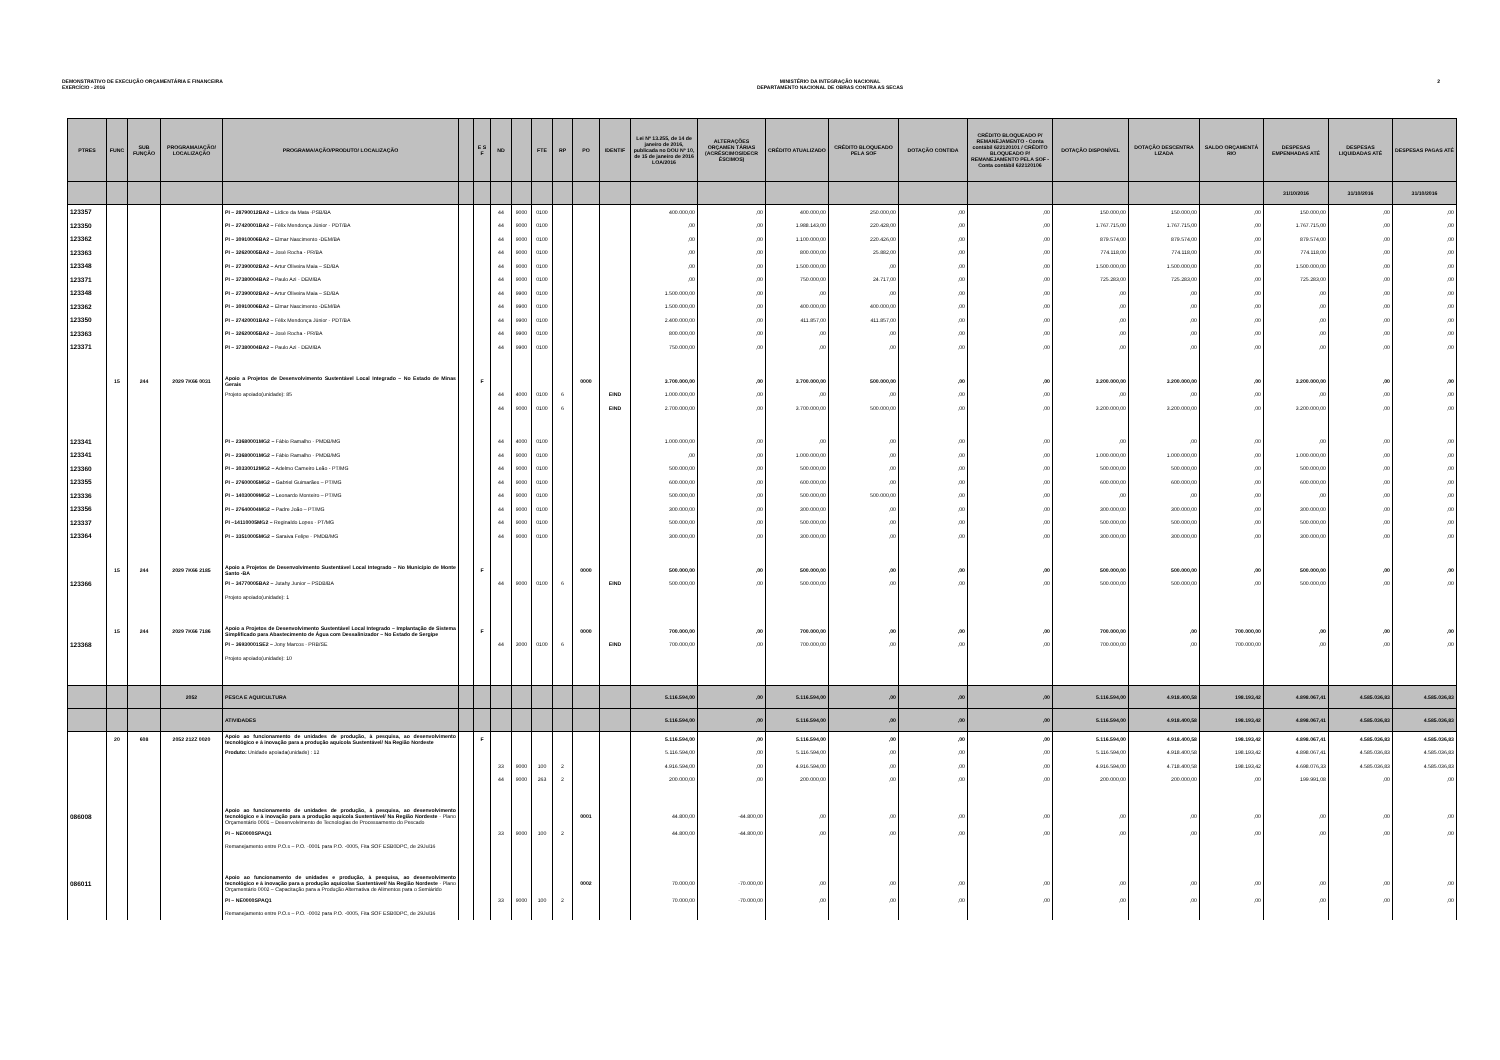DEMONSTRATIVO DE EXECUÇÃO ORÇAMENTÁRIA E FINANCEIRA
EXERCÍCIO - 2016
MINISTÉRIO DA INTEGRAÇÃO NACIONAL
DEPARTAMENTO NACIONAL DE OBRAS CONTRA AS SECAS
2
| PTRES | FUNC | SUB FUNÇÃO | PROGRAMA/AÇÃO/ LOCALIZAÇÃO | PROGRAMA/AÇÃO/PRODUTO/ LOCALIZAÇÃO | | E S F | ND | | FTE | RP | PO | IDENTIF | Lei Nº 13.255, de 14 de janeiro de 2016, publicada no DOU Nº 10, de 15 de janeiro de 2016 LOA/2016 | ALTERAÇÕES ORÇAMEN TÁRIAS (ACRÉSCIMOS/DECR ÉSCIMOS) | CRÉDITO ATUALIZADO | CRÉDITO BLOQUEADO PELA SOF | DOTAÇÃO CONTIDA | CRÉDITO BLOQUEADO P/ REMANEJAMENTO - Conta contábil 622120101 / CRÉDITO BLOQUEADO P/ REMANEJAMENTO PELA SOF -Conta contábil 622120106 | DOTAÇÃO DISPONÍVEL | DOTAÇÃO DESCENTRA LIZADA | SALDO ORÇAMENTÁ RIO | DESPESAS EMPENHADAS ATÉ | DESPESAS LIQUIDADAS ATÉ | DESPESAS PAGAS ATÉ |
| --- | --- | --- | --- | --- | --- | --- | --- | --- | --- | --- | --- | --- | --- | --- | --- | --- | --- | --- | --- | --- | --- | --- | --- | --- |
| | | | | | | | | | | | | | | | | | | | | | | 31/10/2016 | 31/10/2016 | 31/10/2016 |
| 123357 | | | | PI – 28790012BA2 – Lídice da Mata -PSB/BA | | | 44 | 9000 | 0100 | | | | 400.000,00 | ,00 | 400.000,00 | 250.000,00 | ,00 | ,00 | 150.000,00 | 150.000,00 | ,00 | 150.000,00 | ,00 | ,00 |
| 123350 | | | | PI – 27420001BA2 – Félix Mendonça Júnior - PDT/BA | | | 44 | 9000 | 0100 | | | | ,00 | ,00 | 1.988.143,00 | 220.428,00 | ,00 | ,00 | 1.767.715,00 | 1.767.715,00 | ,00 | 1.767.715,00 | ,00 | ,00 |
| 123362 | | | | PI – 30910006BA2 – Elmar Nascimento -DEM/BA | | | 44 | 9000 | 0100 | | | | ,00 | ,00 | 1.100.000,00 | 220.426,00 | ,00 | ,00 | 879.574,00 | 879.574,00 | ,00 | 879.574,00 | ,00 | ,00 |
| 123363 | | | | PI – 32620005BA2 – José Rocha - PR/BA | | | 44 | 9000 | 0100 | | | | ,00 | ,00 | 800.000,00 | 25.882,00 | ,00 | ,00 | 774.118,00 | 774.118,00 | ,00 | 774.118,00 | ,00 | ,00 |
| 123348 | | | | PI – 27390002BA2 – Artur Oliveira Maia – SD/BA | | | 44 | 9000 | 0100 | | | | ,00 | ,00 | 1.500.000,00 | ,00 | ,00 | ,00 | 1.500.000,00 | 1.500.000,00 | ,00 | 1.500.000,00 | ,00 | ,00 |
| 123371 | | | | PI – 37380004BA2 – Paulo Azi - DEM/BA | | | 44 | 9000 | 0100 | | | | ,00 | ,00 | 750.000,00 | 24.717,00 | ,00 | ,00 | 725.283,00 | 725.283,00 | ,00 | 725.283,00 | ,00 | ,00 |
| 123348 | | | | PI – 27390002BA2 – Artur Oliveira Maia – SD/BA | | | 44 | 9900 | 0100 | | | | 1.500.000,00 | ,00 | ,00 | ,00 | ,00 | ,00 | ,00 | ,00 | ,00 | ,00 | ,00 | ,00 |
| 123362 | | | | PI – 30910006BA2 – Elmar Nascimento -DEM/BA | | | 44 | 9900 | 0100 | | | | 1.500.000,00 | ,00 | 400.000,00 | 400.000,00 | ,00 | ,00 | ,00 | ,00 | ,00 | ,00 | ,00 | ,00 |
| 123350 | | | | PI – 27420001BA2 – Félix Mendonça Júnior - PDT/BA | | | 44 | 9900 | 0100 | | | | 2.400.000,00 | ,00 | 411.857,00 | 411.857,00 | ,00 | ,00 | ,00 | ,00 | ,00 | ,00 | ,00 | ,00 |
| 123363 | | | | PI – 32620005BA2 – José Rocha - PR/BA | | | 44 | 9900 | 0100 | | | | 800.000,00 | ,00 | ,00 | ,00 | ,00 | ,00 | ,00 | ,00 | ,00 | ,00 | ,00 | ,00 |
| 123371 | | | | PI – 37380004BA2 – Paulo Azi - DEM/BA | | | 44 | 9900 | 0100 | | | | 750.000,00 | ,00 | ,00 | ,00 | ,00 | ,00 | ,00 | ,00 | ,00 | ,00 | ,00 | ,00 |
| | 15 | 244 | 2029 7K66 0031 | Apoio a Projetos de Desenvolvimento Sustentável Local Integrado – No Estado de Minas Gerais | | F | | | | | 0000 | | 3.700.000,00 | ,00 | 3.700.000,00 | 500.000,00 | ,00 | ,00 | 3.200.000,00 | 3.200.000,00 | ,00 | 3.200.000,00 | ,00 | ,00 |
| | | | | Projeto apoiado(unidade): 85 | | | 44 | 4000 | 0100 | 6 | | EIND | 1.000.000,00 | ,00 | ,00 | ,00 | ,00 | ,00 | ,00 | ,00 | ,00 | ,00 | ,00 | ,00 |
| | | | | | | | 44 | 9000 | 0100 | 6 | | EIND | 2.700.000,00 | ,00 | 3.700.000,00 | 500.000,00 | ,00 | ,00 | 3.200.000,00 | 3.200.000,00 | ,00 | 3.200.000,00 | ,00 | ,00 |
| 123341 | | | | PI – 23680001MG2 – Fábio Ramalho - PMDB/MG | | | 44 | 4000 | 0100 | | | | 1.000.000,00 | ,00 | ,00 | ,00 | ,00 | ,00 | ,00 | ,00 | ,00 | ,00 | ,00 | ,00 |
| 123341 | | | | PI – 23680001MG2 – Fábio Ramalho - PMDB/MG | | | 44 | 9000 | 0100 | | | | ,00 | ,00 | 1.000.000,00 | ,00 | ,00 | ,00 | 1.000.000,00 | 1.000.000,00 | ,00 | 1.000.000,00 | ,00 | ,00 |
| 123360 | | | | PI – 30330012MG2 – Adelmo Carneiro Leão - PT/MG | | | 44 | 9000 | 0100 | | | | 500.000,00 | ,00 | 500.000,00 | ,00 | ,00 | ,00 | 500.000,00 | 500.000,00 | ,00 | 500.000,00 | ,00 | ,00 |
| 123355 | | | | PI – 27600005MG2 – Gabriel Guimarães – PT/MG | | | 44 | 9000 | 0100 | | | | 600.000,00 | ,00 | 600.000,00 | ,00 | ,00 | ,00 | 600.000,00 | 600.000,00 | ,00 | 600.000,00 | ,00 | ,00 |
| 123336 | | | | PI – 14030009MG2 – Leonardo Monteiro – PT/MG | | | 44 | 9000 | 0100 | | | | 500.000,00 | ,00 | 500.000,00 | 500.000,00 | ,00 | ,00 | ,00 | ,00 | ,00 | ,00 | ,00 | ,00 |
| 123356 | | | | PI – 27640004MG2 – Padre João – PT/MG | | | 44 | 9000 | 0100 | | | | 300.000,00 | ,00 | 300.000,00 | ,00 | ,00 | ,00 | 300.000,00 | 300.000,00 | ,00 | 300.000,00 | ,00 | ,00 |
| 123337 | | | | PI –14110005MG2 – Reginaldo Lopes - PT/MG | | | 44 | 9000 | 0100 | | | | 500.000,00 | ,00 | 500.000,00 | ,00 | ,00 | ,00 | 500.000,00 | 500.000,00 | ,00 | 500.000,00 | ,00 | ,00 |
| 123364 | | | | PI – 33510005MG2 – Saraiva Felipe - PMDB/MG | | | 44 | 9000 | 0100 | | | | 300.000,00 | ,00 | 300.000,00 | ,00 | ,00 | ,00 | 300.000,00 | 300.000,00 | ,00 | 300.000,00 | ,00 | ,00 |
| | 15 | 244 | 2029 7K66 2185 | Apoio a Projetos de Desenvolvimento Sustentável Local Integrado – No Município de Monte Santo -BA | | F | | | | | 0000 | | 500.000,00 | ,00 | 500.000,00 | ,00 | ,00 | ,00 | 500.000,00 | 500.000,00 | ,00 | 500.000,00 | ,00 | ,00 |
| 123366 | | | | PI – 34770005BA2 – Jutahy Junior – PSDB/BA | | | 44 | 9000 | 0100 | 6 | | EIND | 500.000,00 | ,00 | 500.000,00 | ,00 | ,00 | ,00 | 500.000,00 | 500.000,00 | ,00 | 500.000,00 | ,00 | ,00 |
| | | | | Projeto apoiado(unidade): 1 | | | | | | | | | | | | | | | | | | | | |
| | 15 | 244 | 2029 7K66 7186 | Apoio a Projetos de Desenvolvimento Sustentável Local Integrado – Implantação de Sistema Simplificado para Abastecimento de Água com Dessalinizador – No Estado de Sergipe | | F | | | | | 0000 | | 700.000,00 | ,00 | 700.000,00 | ,00 | ,00 | ,00 | 700.000,00 | ,00 | 700.000,00 | ,00 | ,00 | ,00 |
| 123368 | | | | PI – 36930001SE2 – Jony Marcos - PRB/SE | | | 44 | 3000 | 0100 | 6 | | EIND | 700.000,00 | ,00 | 700.000,00 | ,00 | ,00 | ,00 | 700.000,00 | ,00 | 700.000,00 | ,00 | ,00 | ,00 |
| | | | | Projeto apoiado(unidade): 10 | | | | | | | | | | | | | | | | | | | | |
| | | | 2052 | PESCA E AQUICULTURA | | | | | | | | | 5.116.594,00 | ,00 | 5.116.594,00 | ,00 | ,00 | ,00 | 5.116.594,00 | 4.918.400,58 | 198.193,42 | 4.898.067,41 | 4.585.036,83 | 4.585.036,83 |
| | | | | ATIVIDADES | | | | | | | | | 5.116.594,00 | ,00 | 5.116.594,00 | ,00 | ,00 | ,00 | 5.116.594,00 | 4.918.400,58 | 198.193,42 | 4.898.067,41 | 4.585.036,83 | 4.585.036,83 |
| | 20 | 608 | 2052 212Z 0020 | Apoio ao funcionamento de unidades de produção, à pesquisa, ao desenvolvimento tecnológico e à inovação para a produção aquícola Sustentável/ Na Região Nordeste | | F | | | | | | | 5.116.594,00 | ,00 | 5.116.594,00 | ,00 | ,00 | ,00 | 5.116.594,00 | 4.918.400,58 | 198.193,42 | 4.898.067,41 | 4.585.036,83 | 4.585.036,83 |
| | | | | Produto: Unidade apoiada(unidade) : 12 | | | | | | | | | 5.116.594,00 | ,00 | 5.116.594,00 | ,00 | ,00 | ,00 | 5.116.594,00 | 4.918.400,58 | 198.193,42 | 4.898.067,41 | 4.585.036,83 | 4.585.036,83 |
| | | | | | | | 33 | 9000 | 100 | 2 | | | 4.916.594,00 | ,00 | 4.916.594,00 | ,00 | ,00 | ,00 | 4.916.594,00 | 4.718.400,58 | 198.193,42 | 4.698.076,33 | 4.585.036,83 | 4.585.036,83 |
| | | | | | | | 44 | 9000 | 263 | 2 | | | 200.000,00 | ,00 | 200.000,00 | ,00 | ,00 | ,00 | 200.000,00 | 200.000,00 | ,00 | 199.991,08 | ,00 | ,00 |
| 086008 | | | | Apoio ao funcionamento de unidades de produção, à pesquisa, ao desenvolvimento tecnológico e à inovação para a produção aquícola Sustentável/ Na Região Nordeste - Plano Orçamentário 0001 – Desenvolvimento de Tecnologias de Processamento do Pescado | | | | | | | 0001 | | 44.800,00 | -44.800,00 | ,00 | ,00 | ,00 | ,00 | ,00 | ,00 | ,00 | ,00 | ,00 | ,00 |
| | | | | PI – NE0000SPAQ1 | | | 33 | 9000 | 100 | 2 | | | 44.800,00 | -44.800,00 | ,00 | ,00 | ,00 | ,00 | ,00 | ,00 | ,00 | ,00 | ,00 | ,00 |
| | | | | Remanejamento entre P.O.s – P.O. -0001 para P.O. -0005, Fita SOF ESB0DPC, de 29Jul16 | | | | | | | | | | | | | | | | | | | | |
| 086011 | | | | Apoio ao funcionamento de unidades e produção, à pesquisa, ao desenvolvimento tecnológico e à inovação para a produção aquícolas Sustentável/ Na Região Nordeste - Plano Orçamentário 0002 – Capacitação para a Produção Alternativa de Alimentos para o Semiárido | | | | | | | 0002 | | 70.000,00 | -70.000,00 | ,00 | ,00 | ,00 | ,00 | ,00 | ,00 | ,00 | ,00 | ,00 | ,00 |
| | | | | PI – NE0000SPAQ1 | | | 33 | 9000 | 100 | 2 | | | 70.000,00 | -70.000,00 | ,00 | ,00 | ,00 | ,00 | ,00 | ,00 | ,00 | ,00 | ,00 | ,00 |
| | | | | Remanejamento entre P.O.s – P.O. -0002 para P.O. -0005, Fita SOF ESB0DPC, de 29Jul16 | | | | | | | | | | | | | | | | | | | | |